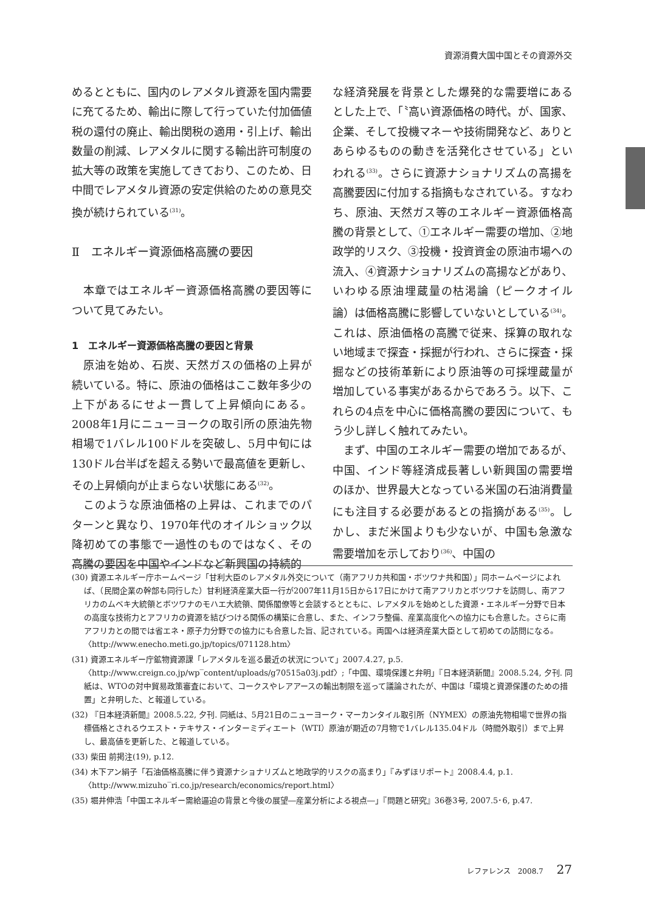資源消費大国中国とその資源外交
めるとともに、国内のレアメタル資源を国内需要に充てるため、輸出に際して行っていた付加価値税の還付の廃止、輸出関税の適用・引上げ、輸出数量の削減、レアメタルに関する輸出許可制度の拡大等の政策を実施してきており、このため、日中間でレアメタル資源の安定供給のための意見交換が続けられている<sup>(31)</sup>。
Ⅱ　エネルギー資源価格高騰の要因
　本章ではエネルギー資源価格高騰の要因等について見てみたい。
1　エネルギー資源価格高騰の要因と背景
　原油を始め、石炭、天然ガスの価格の上昇が続いている。特に、原油の価格はここ数年多少の上下があるにせよ一貫して上昇傾向にある。2008年1月にニューヨークの取引所の原油先物相場で1バレル100ドルを突破し、5月中旬には130ドル台半ばを超える勢いで最高値を更新し、その上昇傾向が止まらない状態にある<sup>(32)</sup>。
　このような原油価格の上昇は、これまでのパターンと異なり、1970年代のオイルショック以降初めての事態で一過性のものではなく、その高騰の要因を中国やインドなど新興国の持続的
な経済発展を背景とした爆発的な需要増にあるとした上で、「〝高い資源価格の時代〟が、国家、企業、そして投機マネーや技術開発など、ありとあらゆるものの動きを活発化させている」といわれる<sup>(33)</sup>。さらに資源ナショナリズムの高揚を高騰要因に付加する指摘もなされている。すなわち、原油、天然ガス等のエネルギー資源価格高騰の背景として、①エネルギー需要の増加、②地政学的リスク、③投機・投資資金の原油市場への流入、④資源ナショナリズムの高揚などがあり、いわゆる原油埋蔵量の枯渇論（ピークオイル論）は価格高騰に影響していないとしている<sup>(34)</sup>。これは、原油価格の高騰で従来、採算の取れない地域まで探査・採掘が行われ、さらに探査・採掘などの技術革新により原油等の可採埋蔵量が増加している事実があるからであろう。以下、これらの4点を中心に価格高騰の要因について、もう少し詳しく触れてみたい。
　まず、中国のエネルギー需要の増加であるが、中国、インド等経済成長著しい新興国の需要増のほか、世界最大となっている米国の石油消費量にも注目する必要があるとの指摘がある<sup>(35)</sup>。しかし、まだ米国よりも少ないが、中国も急激な需要増加を示しており<sup>(36)</sup>、中国の
(30) 資源エネルギー庁ホームページ「甘利大臣のレアメタル外交について（南アフリカ共和国・ボツワナ共和国）」同ホームページによれば、（民間企業の幹部も同行した）甘利経済産業大臣一行が2007年11月15日から17日にかけて南アフリカとボツワナを訪問し、南アフリカのムベキ大統領とボツワナのモハエ大統領、関係閣僚等と会談するとともに、レアメタルを始めとした資源・エネルギー分野で日本の高度な技術力とアフリカの資源を結びつける関係の構築に合意し、また、インフラ整備、産業高度化への協力にも合意した。さらに南アフリカとの間では省エネ・原子力分野での協力にも合意した旨、記されている。両国へは経済産業大臣として初めての訪問になる。〈http://www.enecho.meti.go.jp/topics/071128.htm〉
(31) 資源エネルギー庁鉱物資源課「レアメタルを巡る最近の状況について」2007.4.27, p.5. 〈http://www.creign.co.jp/wp‾content/uploads/g70515a03j.pdf〉;「中国、環境保護と弁明」『日本経済新聞』2008.5.24, 夕刊. 同紙は、WTOの対中貿易政策審査において、コークスやレアアースの輸出制限を巡って議論されたが、中国は「環境と資源保護のための措置」と弁明した、と報道している。
(32) 『日本経済新聞』2008.5.22, 夕刊. 同紙は、5月21日のニューヨーク・マーカンタイル取引所（NYMEX）の原油先物相場で世界の指標価格とされるウエスト・テキサス・インターミディエート（WTI）原油が期近の7月物で1バレル135.04ドル（時間外取引）まで上昇し、最高値を更新した、と報道している。
(33) 柴田 前掲注(19), p.12.
(34) 木下アン絹子「石油価格高騰に伴う資源ナショナリズムと地政学的リスクの高まり」『みずほリポート』2008.4.4, p.1. 〈http://www.mizuho‾ri.co.jp/research/economics/report.html〉
(35) 堀井伸浩「中国エネルギー需給逼迫の背景と今後の展望―産業分析による視点―」『問題と研究』36巻3号, 2007.5･6, p.47.
レファレンス　2008.7 27